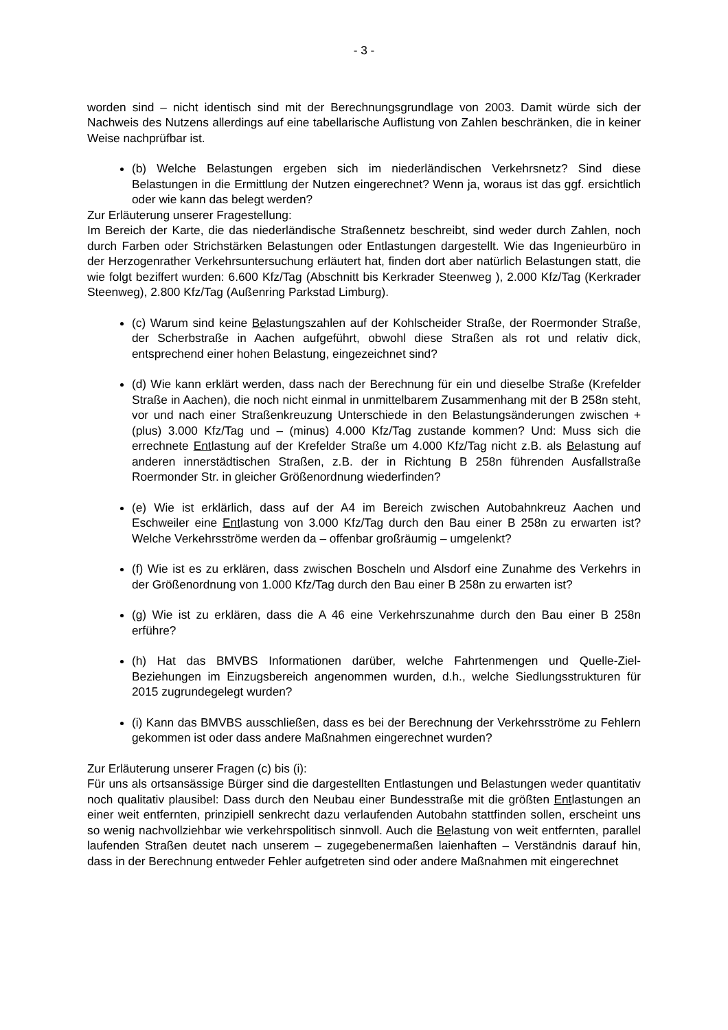- 3 -
worden sind – nicht identisch sind mit der Berechnungsgrundlage von 2003. Damit würde sich der Nachweis des Nutzens allerdings auf eine tabellarische Auflistung von Zahlen beschränken, die in keiner Weise nachprüfbar ist.
(b) Welche Belastungen ergeben sich im niederländischen Verkehrsnetz? Sind diese Belastungen in die Ermittlung der Nutzen eingerechnet? Wenn ja, woraus ist das ggf. ersichtlich oder wie kann das belegt werden?
Zur Erläuterung unserer Fragestellung:
Im Bereich der Karte, die das niederländische Straßennetz beschreibt, sind weder durch Zahlen, noch durch Farben oder Strichstärken Belastungen oder Entlastungen dargestellt. Wie das Ingenieurbüro in der Herzogenrather Verkehrsuntersuchung erläutert hat, finden dort aber natürlich Belastungen statt, die wie folgt beziffert wurden: 6.600 Kfz/Tag (Abschnitt bis Kerkrader Steenweg ), 2.000 Kfz/Tag (Kerkrader Steenweg), 2.800 Kfz/Tag (Außenring Parkstad Limburg).
(c) Warum sind keine Belastungszahlen auf der Kohlscheider Straße, der Roermonder Straße, der Scherbstraße in Aachen aufgeführt, obwohl diese Straßen als rot und relativ dick, entsprechend einer hohen Belastung, eingezeichnet sind?
(d) Wie kann erklärt werden, dass nach der Berechnung für ein und dieselbe Straße (Krefelder Straße in Aachen), die noch nicht einmal in unmittelbarem Zusammenhang mit der B 258n steht, vor und nach einer Straßenkreuzung Unterschiede in den Belastungsänderungen zwischen + (plus) 3.000 Kfz/Tag und – (minus) 4.000 Kfz/Tag zustande kommen? Und: Muss sich die errechnete Entlastung auf der Krefelder Straße um 4.000 Kfz/Tag nicht z.B. als Belastung auf anderen innerstädtischen Straßen, z.B. der in Richtung B 258n führenden Ausfallstraße Roermonder Str. in gleicher Größenordnung wiederfinden?
(e) Wie ist erklärlich, dass auf der A4 im Bereich zwischen Autobahnkreuz Aachen und Eschweiler eine Entlastung von 3.000 Kfz/Tag durch den Bau einer B 258n zu erwarten ist? Welche Verkehrsströme werden da – offenbar großräumig – umgelenkt?
(f) Wie ist es zu erklären, dass zwischen Boscheln und Alsdorf eine Zunahme des Verkehrs in der Größenordnung von 1.000 Kfz/Tag durch den Bau einer B 258n zu erwarten ist?
(g) Wie ist zu erklären, dass die A 46 eine Verkehrszunahme durch den Bau einer B 258n erführe?
(h) Hat das BMVBS Informationen darüber, welche Fahrtenmengen und Quelle-Ziel-Beziehungen im Einzugsbereich angenommen wurden, d.h., welche Siedlungsstrukturen für 2015 zugrundegelegt wurden?
(i) Kann das BMVBS ausschließen, dass es bei der Berechnung der Verkehrsströme zu Fehlern gekommen ist oder dass andere Maßnahmen eingerechnet wurden?
Zur Erläuterung unserer Fragen (c) bis (i):
Für uns als ortsansässige Bürger sind die dargestellten Entlastungen und Belastungen weder quantitativ noch qualitativ plausibel: Dass durch den Neubau einer Bundesstraße mit die größten Entlastungen an einer weit entfernten, prinzipiell senkrecht dazu verlaufenden Autobahn stattfinden sollen, erscheint uns so wenig nachvollziehbar wie verkehrspolitisch sinnvoll. Auch die Belastung von weit entfernten, parallel laufenden Straßen deutet nach unserem – zugegebenermaßen laienhaften – Verständnis darauf hin, dass in der Berechnung entweder Fehler aufgetreten sind oder andere Maßnahmen mit eingerechnet